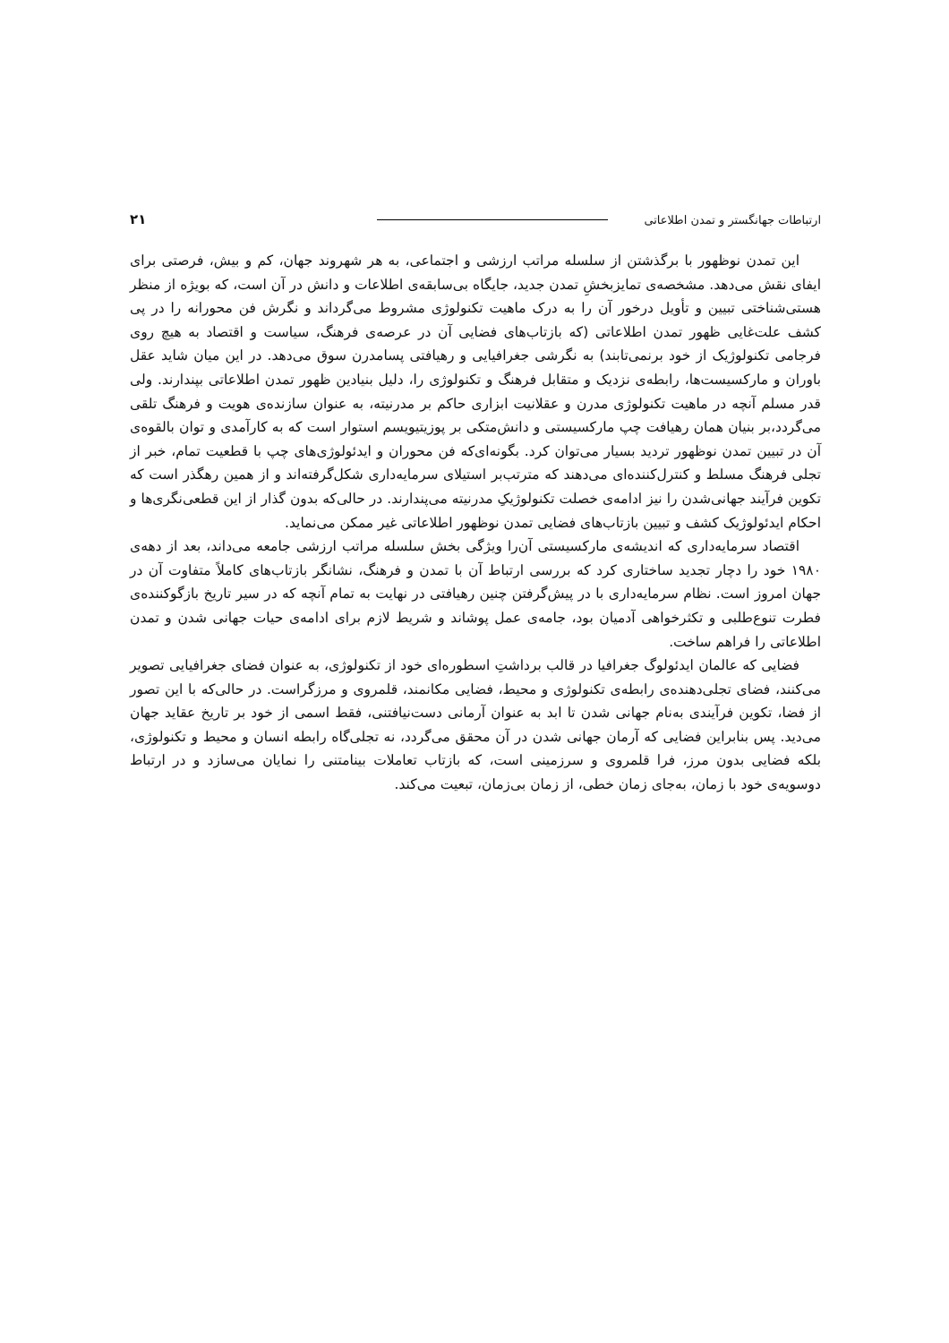ارتباطات جهانگستر و تمدن اطلاعاتی ۲۱
این تمدن نوظهور با برگذشتن از سلسله مراتب ارزشی و اجتماعی، به هر شهروند جهان، کم و بیش، فرصتی برای ایفای نقش می‌دهد. مشخصه‌ی تمایزبخشِ تمدن جدید، جایگاه بی‌سابقه‌ی اطلاعات و دانش در آن است، که بویژه از منظر هستی‌شناختی تبیین و تأویل درخور آن را به درک ماهیت تکنولوژی مشروط می‌گرداند و نگرش فن محورانه را در پی کشف علت‌غایی ظهور تمدن اطلاعاتی (که بازتاب‌های فضایی آن در عرصه‌ی فرهنگ، سیاست و اقتصاد به هیچ روی فرجامی تکنولوژیک از خود برنمی‌تابند) به نگرشی جغرافیایی و رهیافتی پسامدرن سوق می‌دهد. در این میان شاید عقل باوران و مارکسیست‌ها، رابطه‌ی نزدیک و متقابل فرهنگ و تکنولوژی را، دلیل بنیادین ظهور تمدن اطلاعاتی بپندارند. ولی قدر مسلم آنچه در ماهیت تکنولوژی مدرن و عقلانیت ابزاری حاکم بر مدرنیته، به عنوان سازنده‌ی هویت و فرهنگ تلقی می‌گردد،بر بنیان همان رهیافت چپ مارکسیستی و دانش‌متکی بر پوزیتیویسم استوار است که به کارآمدی و توان بالقوه‌ی آن در تبیین تمدن نوظهور تردید بسیار می‌توان کرد. بگونه‌ای‌که فن محوران و ایدئولوژی‌های چپ با قطعیت تمام، خبر از تجلی فرهنگ مسلط و کنترل‌کننده‌ای می‌دهند که مترتب‌بر استیلای سرمایه‌داری شکل‌گرفته‌اند و از همین رهگذر است که تکوین فرآیند جهانی‌شدن را نیز ادامه‌ی خصلت تکنولوژیکِ مدرنیته می‌پندارند. در حالی‌که بدون گذار از این قطعی‌نگری‌ها و احکام ایدئولوژیک کشف و تبیین بازتاب‌های فضایی تمدن نوظهور اطلاعاتی غیر ممکن می‌نماید.
اقتصاد سرمایه‌داری که اندیشه‌ی مارکسیستی آن‌را ویژگی بخش سلسله مراتب ارزشی جامعه می‌داند، بعد از دهه‌ی ۱۹۸۰ خود را دچار تجدید ساختاری کرد که بررسی ارتباط آن با تمدن و فرهنگ، نشانگر بازتاب‌های کاملاً متفاوت آن در جهان امروز است. نظام سرمایه‌داری با در پیش‌گرفتن چنین رهیافتی در نهایت به تمام آنچه که در سیر تاریخ بازگوکننده‌ی فطرت تنوع‌طلبی و تکثرخواهی آدمیان بود، جامه‌ی عمل پوشاند و شریط لازم برای ادامه‌ی حیات جهانی شدن و تمدن اطلاعاتی را فراهم ساخت.
فضایی که عالمان ایدئولوگ جغرافیا در قالب برداشتِ اسطوره‌ای خود از تکنولوژی، به عنوان فضای جغرافیایی تصویر می‌کنند، فضای تجلی‌دهنده‌ی رابطه‌ی تکنولوژی و محیط، فضایی مکانمند، قلمروی و مرزگراست. در حالی‌که با این تصور از فضا، تکوین فرآیندی به‌نام جهانی شدن تا ابد به عنوان آرمانی دست‌نیافتنی، فقط اسمی از خود بر تاریخ عقاید جهان می‌دید. پس بنابراین فضایی که آرمان جهانی شدن در آن محقق می‌گردد، نه تجلی‌گاه رابطه انسان و محیط و تکنولوژی، بلکه فضایی بدون مرز، فرا قلمروی و سرزمینی است، که بازتاب تعاملات بینامتنی را نمایان می‌سازد و در ارتباط دوسویه‌ی خود با زمان، به‌جای زمان خطی، از زمان بی‌زمان، تبعیت می‌کند.